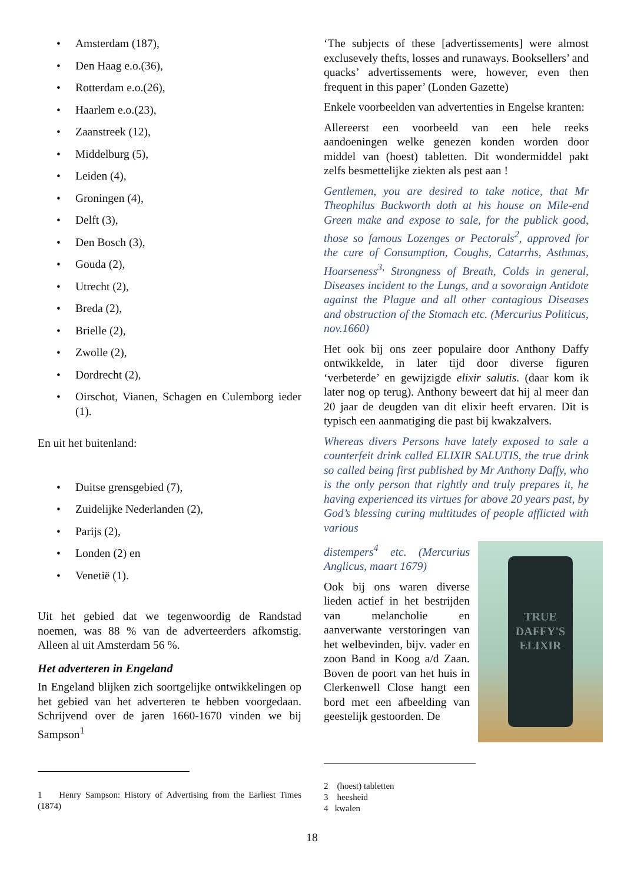• Amsterdam (187),
• Den Haag e.o.(36),
• Rotterdam e.o.(26),
• Haarlem e.o.(23),
• Zaanstreek (12),
• Middelburg (5),
• Leiden (4),
• Groningen (4),
• Delft (3),
• Den Bosch (3),
• Gouda (2),
• Utrecht (2),
• Breda (2),
• Brielle (2),
• Zwolle (2),
• Dordrecht (2),
• Oirschot, Vianen, Schagen en Culemborg ieder (1).
En uit het buitenland:
• Duitse grensgebied (7),
• Zuidelijke Nederlanden (2),
• Parijs (2),
• Londen (2) en
• Venetië (1).
Uit het gebied dat we tegenwoordig de Randstad noemen, was 88 % van de adverteerders afkomstig. Alleen al uit Amsterdam 56 %.
Het adverteren in Engeland
In Engeland blijken zich soortgelijke ontwikkelingen op het gebied van het adverteren te hebben voorgedaan. Schrijvend over de jaren 1660-1670 vinden we bij Sampson<sup>1</sup>
1 Henry Sampson: History of Advertising from the Earliest Times (1874)
‘The subjects of these [advertissements] were almost exclusevely thefts, losses and runaways. Booksellers’ and quacks’ advertissements were, however, even then frequent in this paper’ (Londen Gazette)
Enkele voorbeelden van advertenties in Engelse kranten:
Allereerst een voorbeeld van een hele reeks aandoeningen welke genezen konden worden door middel van (hoest) tabletten. Dit wondermiddel pakt zelfs besmettelijke ziekten als pest aan !
Gentlemen, you are desired to take notice, that Mr Theophilus Buckworth doth at his house on Mile-end Green make and expose to sale, for the publick good, those so famous Lozenges or Pectorals<sup>2</sup>, approved for the cure of Consumption, Coughs, Catarrhs, Asthmas, Hoarseness<sup>3,</sup> Strongness of Breath, Colds in general, Diseases incident to the Lungs, and a sovoraign Antidote against the Plague and all other contagious Diseases and obstruction of the Stomach etc. (Mercurius Politicus, nov.1660)
Het ook bij ons zeer populaire door Anthony Daffy ontwikkelde, in later tijd door diverse figuren ‘verbeterde’ en gewijzigde elixir salutis. (daar kom ik later nog op terug). Anthony beweert dat hij al meer dan 20 jaar de deugden van dit elixir heeft ervaren. Dit is typisch een aanmatiging die past bij kwakzalvers.
Whereas divers Persons have lately exposed to sale a counterfeit drink called ELIXIR SALUTIS, the true drink so called being first published by Mr Anthony Daffy, who is the only person that rightly and truly prepares it, he having experienced its virtues for above 20 years past, by God’s blessing curing multitudes of people afflicted with various
TRUE
DAFFY'S
ELIXIR
distempers<sup>4</sup> etc. (Mercurius Anglicus, maart 1679)
Ook bij ons waren diverse lieden actief in het bestrijden van melancholie en aanverwante verstoringen van het welbevinden, bijv. vader en zoon Band in Koog a/d Zaan. Boven de poort van het huis in Clerkenwell Close hangt een bord met een afbeelding van geestelijk gestoorden. De
2 (hoest) tabletten
3 heesheid
4 kwalen
18